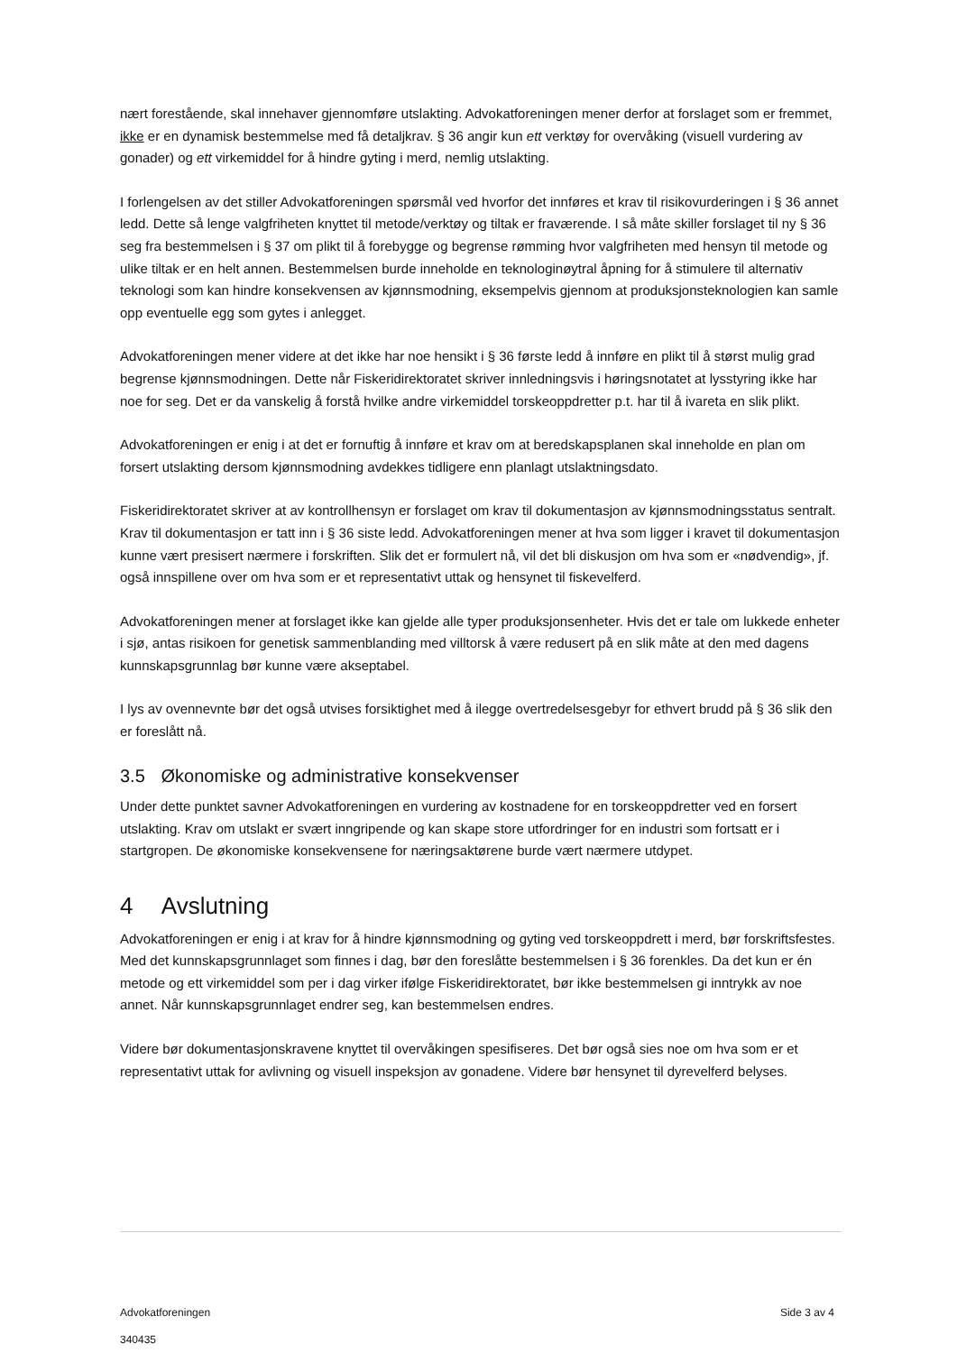nært forestående, skal innehaver gjennomføre utslakting. Advokatforeningen mener derfor at forslaget som er fremmet, ikke er en dynamisk bestemmelse med få detaljkrav. § 36 angir kun ett verktøy for overvåking (visuell vurdering av gonader) og ett virkemiddel for å hindre gyting i merd, nemlig utslakting.
I forlengelsen av det stiller Advokatforeningen spørsmål ved hvorfor det innføres et krav til risikovurderingen i § 36 annet ledd. Dette så lenge valgfriheten knyttet til metode/verktøy og tiltak er fraværende. I så måte skiller forslaget til ny § 36 seg fra bestemmelsen i § 37 om plikt til å forebygge og begrense rømming hvor valgfriheten med hensyn til metode og ulike tiltak er en helt annen. Bestemmelsen burde inneholde en teknologinøytral åpning for å stimulere til alternativ teknologi som kan hindre konsekvensen av kjønnsmodning, eksempelvis gjennom at produksjonsteknologien kan samle opp eventuelle egg som gytes i anlegget.
Advokatforeningen mener videre at det ikke har noe hensikt i § 36 første ledd å innføre en plikt til å størst mulig grad begrense kjønnsmodningen. Dette når Fiskeridirektoratet skriver innledningsvis i høringsnotatet at lysstyring ikke har noe for seg. Det er da vanskelig å forstå hvilke andre virkemiddel torskeoppdretter p.t. har til å ivareta en slik plikt.
Advokatforeningen er enig i at det er fornuftig å innføre et krav om at beredskapsplanen skal inneholde en plan om forsert utslakting dersom kjønnsmodning avdekkes tidligere enn planlagt utslaktningsdato.
Fiskeridirektoratet skriver at av kontrollhensyn er forslaget om krav til dokumentasjon av kjønnsmodningsstatus sentralt. Krav til dokumentasjon er tatt inn i § 36 siste ledd. Advokatforeningen mener at hva som ligger i kravet til dokumentasjon kunne vært presisert nærmere i forskriften. Slik det er formulert nå, vil det bli diskusjon om hva som er «nødvendig», jf. også innspillene over om hva som er et representativt uttak og hensynet til fiskevelferd.
Advokatforeningen mener at forslaget ikke kan gjelde alle typer produksjonsenheter. Hvis det er tale om lukkede enheter i sjø, antas risikoen for genetisk sammenblanding med villtorsk å være redusert på en slik måte at den med dagens kunnskapsgrunnlag bør kunne være akseptabel.
I lys av ovennevnte bør det også utvises forsiktighet med å ilegge overtredelsesgebyr for ethvert brudd på § 36 slik den er foreslått nå.
3.5 Økonomiske og administrative konsekvenser
Under dette punktet savner Advokatforeningen en vurdering av kostnadene for en torskeoppdretter ved en forsert utslakting. Krav om utslakt er svært inngripende og kan skape store utfordringer for en industri som fortsatt er i startgropen. De økonomiske konsekvensene for næringsaktørene burde vært nærmere utdypet.
4 Avslutning
Advokatforeningen er enig i at krav for å hindre kjønnsmodning og gyting ved torskeoppdrett i merd, bør forskriftsfestes. Med det kunnskapsgrunnlaget som finnes i dag, bør den foreslåtte bestemmelsen i § 36 forenkles. Da det kun er én metode og ett virkemiddel som per i dag virker ifølge Fiskeridirektoratet, bør ikke bestemmelsen gi inntrykk av noe annet. Når kunnskapsgrunnlaget endrer seg, kan bestemmelsen endres.
Videre bør dokumentasjonskravene knyttet til overvåkingen spesifiseres. Det bør også sies noe om hva som er et representativt uttak for avlivning og visuell inspeksjon av gonadene. Videre bør hensynet til dyrevelferd belyses.
Advokatforeningen Side 3 av 4
340435